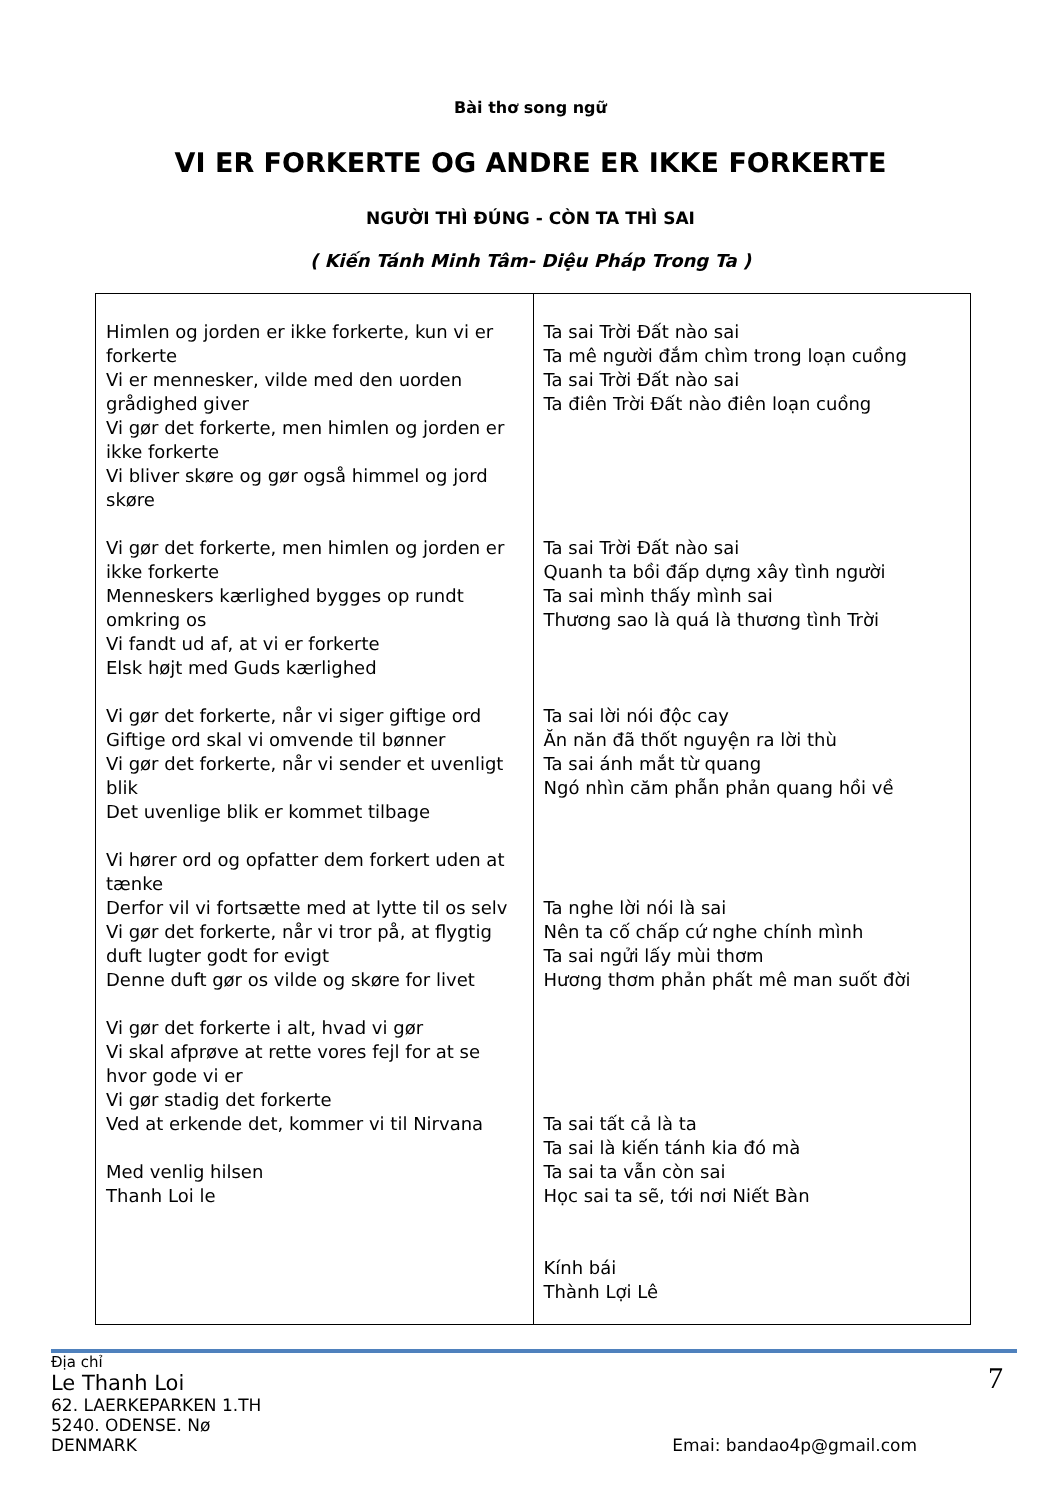Bài thơ song ngữ
VI ER FORKERTE OG ANDRE ER IKKE FORKERTE
NGƯỜI THÌ ĐÚNG - CÒN TA THÌ SAI
( Kiến Tánh Minh Tâm- Diệu Pháp Trong Ta )
| Himlen og jorden er ikke forkerte, kun vi er forkerte Vi er mennesker, vilde med den uorden grådighed giver Vi gør det forkerte, men himlen og jorden er ikke forkerte Vi bliver skøre og gør også himmel og jord skøre Vi gør det forkerte, men himlen og jorden er ikke forkerte Menneskers kærlighed bygges op rundt omkring os Vi fandt ud af, at vi er forkerte Elsk højt med Guds kærlighed Vi gør det forkerte, når vi siger giftige ord Giftige ord skal vi omvende til bønner Vi gør det forkerte, når vi sender et uvenligt blik Det uvenlige blik er kommet tilbage Vi hører ord og opfatter dem forkert uden at tænke Derfor vil vi fortsætte med at lytte til os selv Vi gør det forkerte, når vi tror på, at flygtig duft lugter godt for evigt Denne duft gør os vilde og skøre for livet Vi gør det forkerte i alt, hvad vi gør Vi skal afprøve at rette vores fejl for at se hvor gode vi er Vi gør stadig det forkerte Ved at erkende det, kommer vi til Nirvana Med venlig hilsen Thanh Loi le | Ta sai Trời Đất nào sai Ta mê người đắm chìm trong loạn cuồng Ta sai Trời Đất nào sai Ta điên Trời Đất nào điên loạn cuồng Ta sai Trời Đất nào sai Quanh ta bồi đấp dựng xây tình người Ta sai mình thấy mình sai Thương sao là quá là thương tình Trời Ta sai lời nói độc cay Ăn năn đã thốt nguyện ra lời thù Ta sai ánh mắt từ quang Ngó nhìn căm phẫn phản quang hồi về Ta nghe lời nói là sai Nên ta cố chấp cứ nghe chính mình Ta sai ngửi lấy mùi thơm Hương thơm phản phất mê man suốt đời Ta sai tất cả là ta Ta sai là kiến tánh kia đó mà Ta sai ta vẫn còn sai Học sai ta sẽ, tới nơi Niết Bàn Kính bái Thành Lợi Lê |
Địa chỉ
Le Thanh Loi
62. LAERKEPARKEN 1.TH
5240. ODENSE. Nø
DENMARK
7
Emai: bandao4p@gmail.com